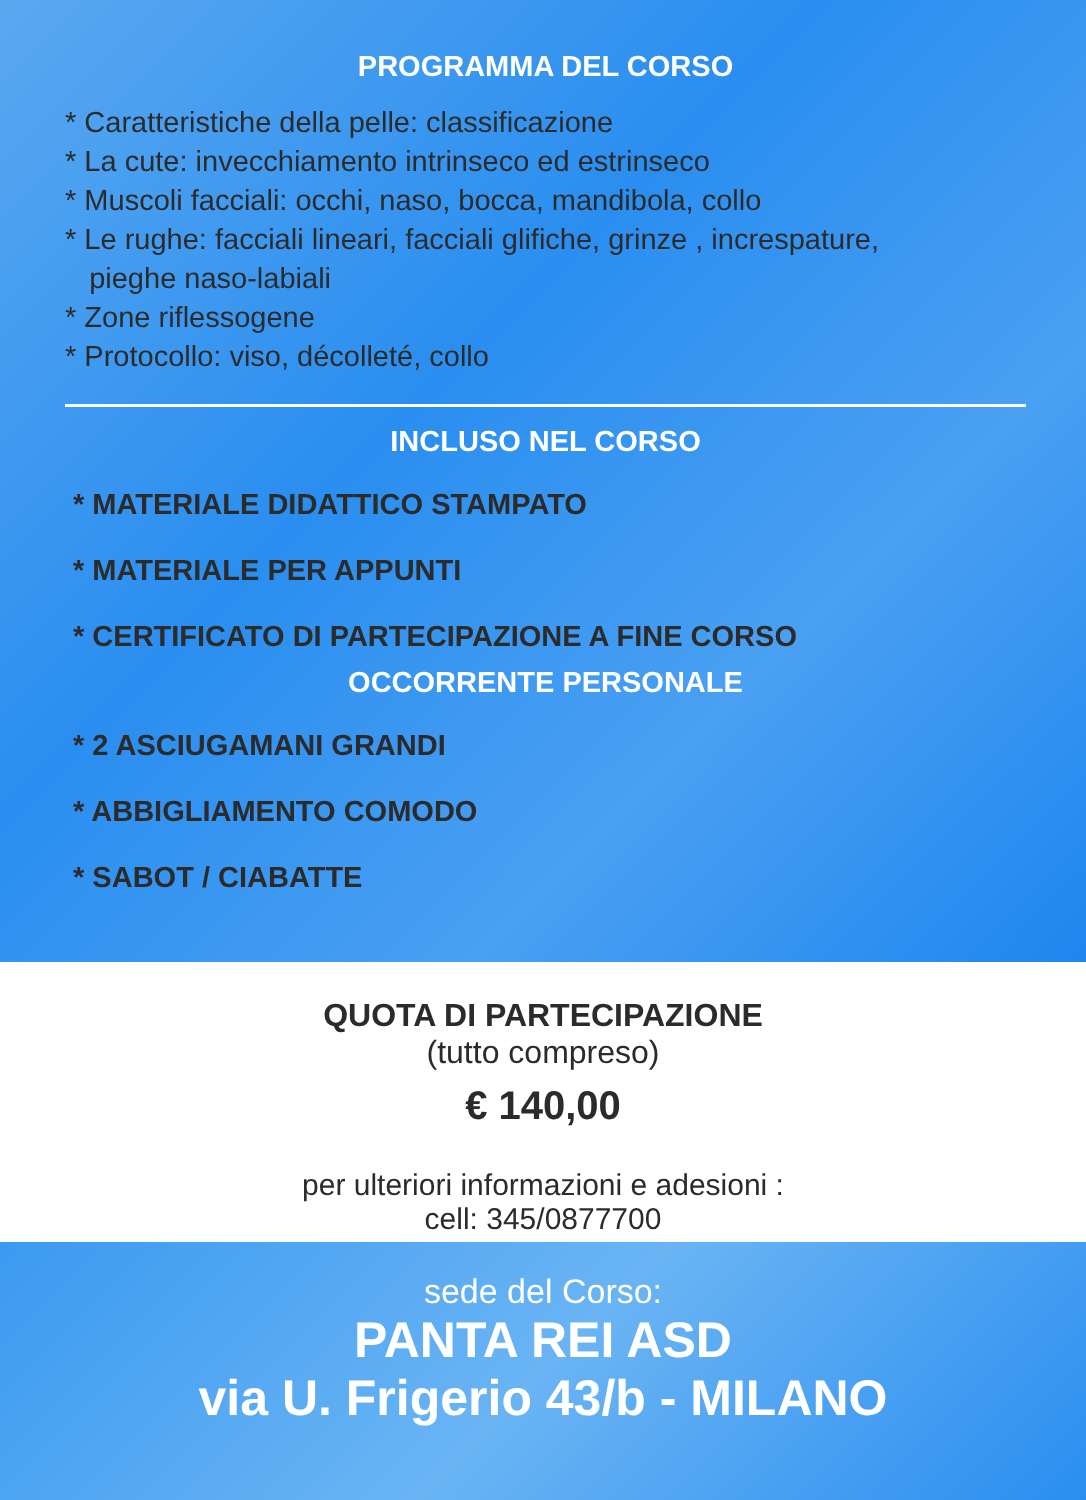PROGRAMMA DEL CORSO
* Caratteristiche della pelle: classificazione
* La cute: invecchiamento intrinseco ed estrinseco
* Muscoli facciali: occhi, naso, bocca, mandibola, collo
* Le rughe: facciali lineari, facciali glifiche, grinze , increspature,
pieghe naso-labiali
* Zone riflessogene
* Protocollo: viso, décolleté, collo
INCLUSO NEL CORSO
* MATERIALE DIDATTICO STAMPATO
* MATERIALE PER APPUNTI
* CERTIFICATO DI PARTECIPAZIONE A FINE CORSO
OCCORRENTE PERSONALE
* 2 ASCIUGAMANI GRANDI
* ABBIGLIAMENTO COMODO
* SABOT / CIABATTE
QUOTA DI PARTECIPAZIONE
(tutto compreso)
€ 140,00
per ulteriori informazioni e adesioni :
cell: 345/0877700
sede del Corso:
PANTA REI ASD
via U. Frigerio 43/b - MILANO